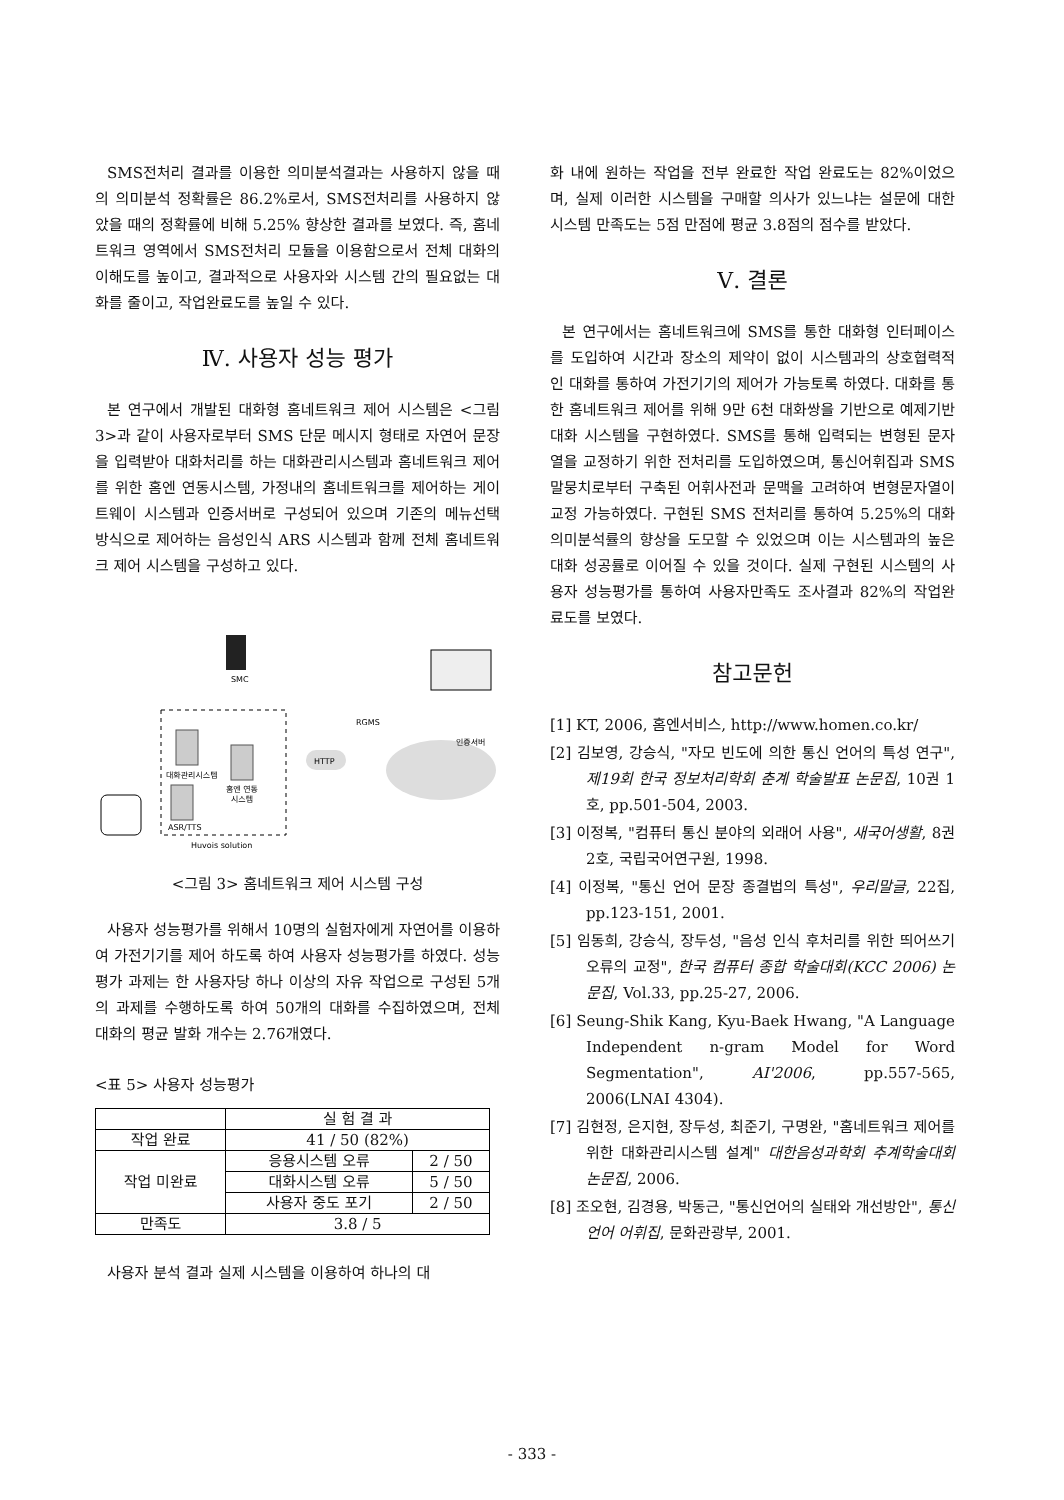SMS전처리 결과를 이용한 의미분석결과는 사용하지 않을 때의 의미분석 정확률은 86.2%로서, SMS전처리를 사용하지 않았을 때의 정확률에 비해 5.25% 향상한 결과를 보였다. 즉, 홈네트워크 영역에서 SMS전처리 모듈을 이용함으로서 전체 대화의 이해도를 높이고, 결과적으로 사용자와 시스템 간의 필요없는 대화를 줄이고, 작업완료도를 높일 수 있다.
Ⅳ. 사용자 성능 평가
본 연구에서 개발된 대화형 홈네트워크 제어 시스템은 <그림 3>과 같이 사용자로부터 SMS 단문 메시지 형태로 자연어 문장을 입력받아 대화처리를 하는 대화관리시스템과 홈네트워크 제어를 위한 홈엔 연동시스템, 가정내의 홈네트워크를 제어하는 게이트웨이 시스템과 인증서버로 구성되어 있으며 기존의 메뉴선택 방식으로 제어하는 음성인식 ARS 시스템과 함께 전체 홈네트워크 제어 시스템을 구성하고 있다.
SMC
대화관리시스템
홈엔 연동
시스템
ASR/TTS
Huvois solution
HTTP
RGMS
인증서버
<그림 3> 홈네트워크 제어 시스템 구성
사용자 성능평가를 위해서 10명의 실험자에게 자연어를 이용하여 가전기기를 제어 하도록 하여 사용자 성능평가를 하였다. 성능 평가 과제는 한 사용자당 하나 이상의 자유 작업으로 구성된 5개의 과제를 수행하도록 하여 50개의 대화를 수집하였으며, 전체 대화의 평균 발화 개수는 2.76개였다.
<표 5> 사용자 성능평가
| | 실 험 결 과 | |
| --- | --- | --- |
| 작업 완료 | 41 / 50 (82%) | |
| 작업 미완료 | 응용시스템 오류 | 2 / 50 |
| | 대화시스템 오류 | 5 / 50 |
| | 사용자 중도 포기 | 2 / 50 |
| 만족도 | 3.8 / 5 | |
사용자 분석 결과 실제 시스템을 이용하여 하나의 대
화 내에 원하는 작업을 전부 완료한 작업 완료도는 82%이었으며, 실제 이러한 시스템을 구매할 의사가 있느냐는 설문에 대한 시스템 만족도는 5점 만점에 평균 3.8점의 점수를 받았다.
Ⅴ. 결론
본 연구에서는 홈네트워크에 SMS를 통한 대화형 인터페이스를 도입하여 시간과 장소의 제약이 없이 시스템과의 상호협력적인 대화를 통하여 가전기기의 제어가 가능토록 하였다. 대화를 통한 홈네트워크 제어를 위해 9만 6천 대화쌍을 기반으로 예제기반 대화 시스템을 구현하였다. SMS를 통해 입력되는 변형된 문자열을 교정하기 위한 전처리를 도입하였으며, 통신어휘집과 SMS말뭉치로부터 구축된 어휘사전과 문맥을 고려하여 변형문자열이 교정 가능하였다. 구현된 SMS 전처리를 통하여 5.25%의 대화 의미분석률의 향상을 도모할 수 있었으며 이는 시스템과의 높은 대화 성공률로 이어질 수 있을 것이다. 실제 구현된 시스템의 사용자 성능평가를 통하여 사용자만족도 조사결과 82%의 작업완료도를 보였다.
참고문헌
[1] KT, 2006, 홈엔서비스, http://www.homen.co.kr/
[2] 김보영, 강승식, "자모 빈도에 의한 통신 언어의 특성 연구", 제19회 한국 정보처리학회 춘계 학술발표 논문집, 10권 1호, pp.501-504, 2003.
[3] 이정복, "컴퓨터 통신 분야의 외래어 사용", 새국어생활, 8권 2호, 국립국어연구원, 1998.
[4] 이정복, "통신 언어 문장 종결법의 특성", 우리말글, 22집, pp.123-151, 2001.
[5] 임동희, 강승식, 장두성, "음성 인식 후처리를 위한 띄어쓰기 오류의 교정", 한국 컴퓨터 종합 학술대회(KCC 2006) 논문집, Vol.33, pp.25-27, 2006.
[6] Seung-Shik Kang, Kyu-Baek Hwang, "A Language Independent n-gram Model for Word Segmentation", AI'2006, pp.557-565, 2006(LNAI 4304).
[7] 김현정, 은지현, 장두성, 최준기, 구명완, "홈네트워크 제어를 위한 대화관리시스템 설계" 대한음성과학회 추계학술대회 논문집, 2006.
[8] 조오현, 김경용, 박동근, "통신언어의 실태와 개선방안", 통신언어 어휘집, 문화관광부, 2001.
- 333 -